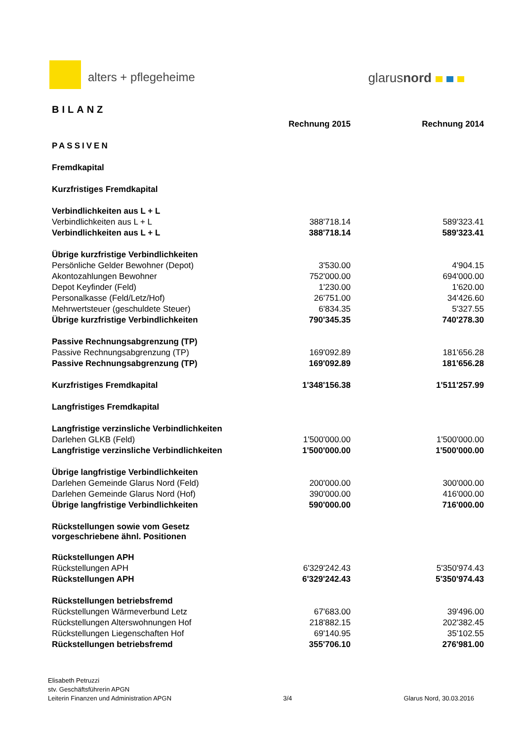alters + pflegeheime glarusnord
BILANZ
| | Rechnung 2015 | Rechnung 2014 |
| PASSIVEN | | |
| Fremdkapital | | |
| Kurzfristiges Fremdkapital | | |
| Verbindlichkeiten aus L + L | | |
| Verbindlichkeiten aus L + L | 388'718.14 | 589'323.41 |
| Verbindlichkeiten aus L + L | 388'718.14 | 589'323.41 |
| Übrige kurzfristige Verbindlichkeiten | | |
| Persönliche Gelder Bewohner (Depot) | 3'530.00 | 4'904.15 |
| Akontozahlungen Bewohner | 752'000.00 | 694'000.00 |
| Depot Keyfinder (Feld) | 1'230.00 | 1'620.00 |
| Personalkasse (Feld/Letz/Hof) | 26'751.00 | 34'426.60 |
| Mehrwertsteuer (geschuldete Steuer) | 6'834.35 | 5'327.55 |
| Übrige kurzfristige Verbindlichkeiten | 790'345.35 | 740'278.30 |
| Passive Rechnungsabgrenzung (TP) | | |
| Passive Rechnungsabgrenzung (TP) | 169'092.89 | 181'656.28 |
| Passive Rechnungsabgrenzung (TP) | 169'092.89 | 181'656.28 |
| Kurzfristiges Fremdkapital | 1'348'156.38 | 1'511'257.99 |
| Langfristiges Fremdkapital | | |
| Langfristige verzinsliche Verbindlichkeiten | | |
| Darlehen GLKB (Feld) | 1'500'000.00 | 1'500'000.00 |
| Langfristige verzinsliche Verbindlichkeiten | 1'500'000.00 | 1'500'000.00 |
| Übrige langfristige Verbindlichkeiten | | |
| Darlehen Gemeinde Glarus Nord (Feld) | 200'000.00 | 300'000.00 |
| Darlehen Gemeinde Glarus Nord (Hof) | 390'000.00 | 416'000.00 |
| Übrige langfristige Verbindlichkeiten | 590'000.00 | 716'000.00 |
| Rückstellungen sowie vom Gesetz vorgeschriebene ähnl. Positionen | | |
| Rückstellungen APH | | |
| Rückstellungen APH | 6'329'242.43 | 5'350'974.43 |
| Rückstellungen APH | 6'329'242.43 | 5'350'974.43 |
| Rückstellungen betriebsfremd | | |
| Rückstellungen Wärmeverbund Letz | 67'683.00 | 39'496.00 |
| Rückstellungen Alterswohnungen Hof | 218'882.15 | 202'382.45 |
| Rückstellungen Liegenschaften Hof | 69'140.95 | 35'102.55 |
| Rückstellungen betriebsfremd | 355'706.10 | 276'981.00 |
Elisabeth Petruzzi
stv. Geschäftsführerin APGN
Leiterin Finanzen und Administration APGN
3/4
Glarus Nord, 30.03.2016